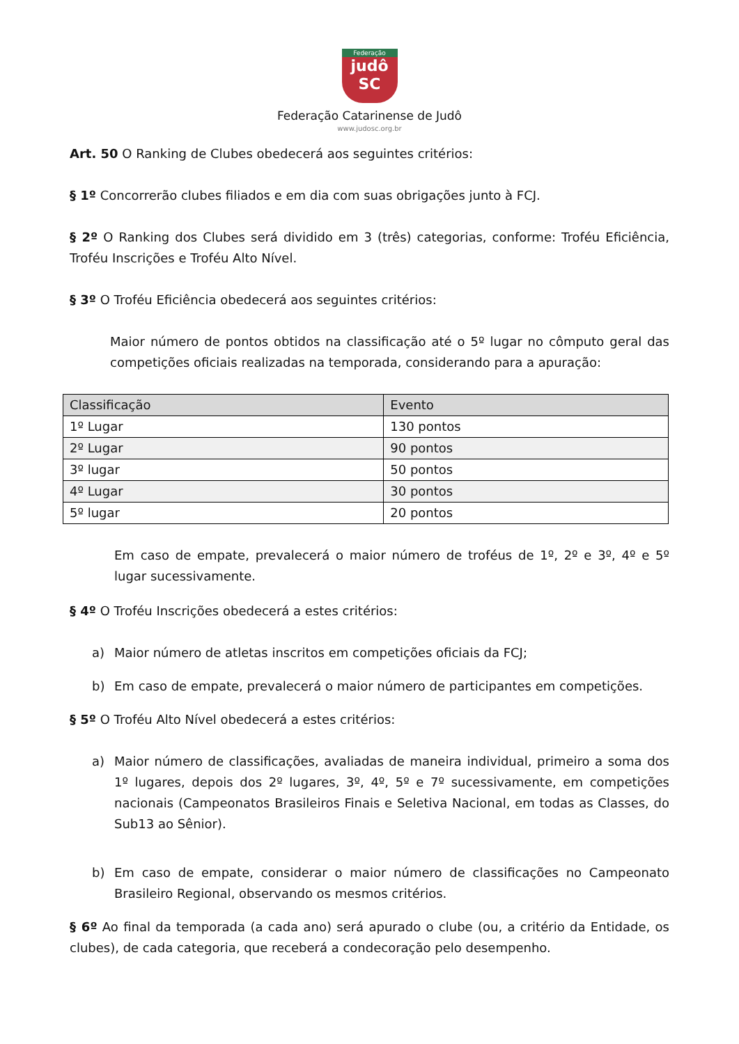Federação
judô
SC
Federação Catarinense de Judô
www.judosc.org.br
Art. 50 O Ranking de Clubes obedecerá aos seguintes critérios:
§ 1º Concorrerão clubes filiados e em dia com suas obrigações junto à FCJ.
§ 2º O Ranking dos Clubes será dividido em 3 (três) categorias, conforme: Troféu Eficiência, Troféu Inscrições e Troféu Alto Nível.
§ 3º O Troféu Eficiência obedecerá aos seguintes critérios:
Maior número de pontos obtidos na classificação até o 5º lugar no cômputo geral das competições oficiais realizadas na temporada, considerando para a apuração:
| Classificação | Evento |
| --- | --- |
| 1º Lugar | 130 pontos |
| 2º Lugar | 90 pontos |
| 3º lugar | 50 pontos |
| 4º Lugar | 30 pontos |
| 5º lugar | 20 pontos |
Em caso de empate, prevalecerá o maior número de troféus de 1º, 2º e 3º, 4º e 5º lugar sucessivamente.
§ 4º O Troféu Inscrições obedecerá a estes critérios:
a) Maior número de atletas inscritos em competições oficiais da FCJ;
b) Em caso de empate, prevalecerá o maior número de participantes em competições.
§ 5º O Troféu Alto Nível obedecerá a estes critérios:
a) Maior número de classificações, avaliadas de maneira individual, primeiro a soma dos 1º lugares, depois dos 2º lugares, 3º, 4º, 5º e 7º sucessivamente, em competições nacionais (Campeonatos Brasileiros Finais e Seletiva Nacional, em todas as Classes, do Sub13 ao Sênior).
b) Em caso de empate, considerar o maior número de classificações no Campeonato Brasileiro Regional, observando os mesmos critérios.
§ 6º Ao final da temporada (a cada ano) será apurado o clube (ou, a critério da Entidade, os clubes), de cada categoria, que receberá a condecoração pelo desempenho.